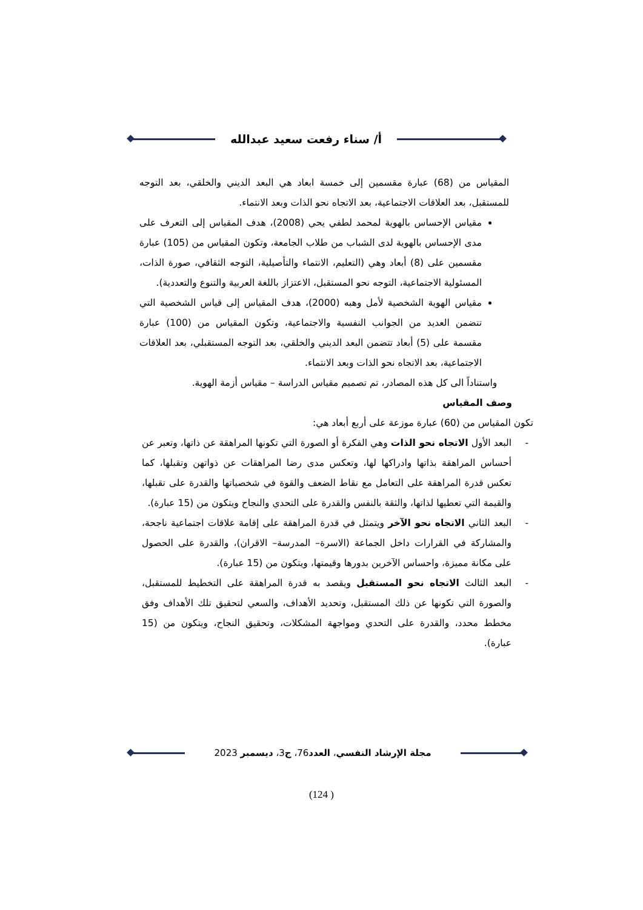أ/ سناء رفعت سعيد عبدالله
المقياس من (68) عبارة مقسمين إلى خمسة ابعاد هي البعد الديني والخلقي، بعد التوجه للمستقبل، بعد العلاقات الاجتماعية، بعد الاتجاه نحو الذات وبعد الانتماء.
مقياس الإحساس بالهوية لمحمد لطفي يحي (2008)، هدف المقياس إلى التعرف على مدى الإحساس بالهوية لدى الشباب من طلاب الجامعة، وتكون المقياس من (105) عبارة مقسمين على (8) أبعاد وهي (التعليم، الانتماء والتأصيلية، التوجه الثقافي، صورة الذات، المسئولية الاجتماعية، التوجه نحو المستقبل، الاعتزاز باللغة العربية والتنوع والتعددية).
مقياس الهوية الشخصية لأمل وهبه (2000)، هدف المقياس إلى قياس الشخصية التي تتضمن العديد من الجوانب النفسية والاجتماعية، وتكون المقياس من (100) عبارة مقسمة على (5) أبعاد تتضمن البعد الديني والخلقي، بعد التوجه المستقبلي، بعد العلاقات الاجتماعية، بعد الاتجاه نحو الذات وبعد الانتماء.
واستناداً الى كل هذه المصادر، تم تصميم مقياس الدراسة – مقياس أزمة الهوية.
وصف المقياس
تكون المقياس من (60) عبارة موزعة على أربع أبعاد هي:
- البعد الأول الاتجاه نحو الذات وهي الفكرة أو الصورة التي تكونها المراهقة عن ذاتها، وتعبر عن أحساس المراهقة بذاتها وادراكها لها، وتعكس مدى رضا المراهقات عن ذواتهن وتقبلها، كما تعكس قدرة المراهقة على التعامل مع نقاط الضعف والقوة في شخصياتها والقدرة على تقبلها، والقيمة التي تعطيها لذاتها، والثقة بالنفس والقدرة على التحدي والنجاح ويتكون من (15 عبارة).
- البعد الثاني الاتجاه نحو الآخر ويتمثل في قدرة المراهقة على إقامة علاقات اجتماعية ناجحة، والمشاركة في القرارات داخل الجماعة (الاسرة– المدرسة– الاقران)، والقدرة على الحصول على مكانة مميزة، واحساس الآخرين بدورها وقيمتها، ويتكون من (15 عبارة).
- البعد الثالث الاتجاه نحو المستقبل ويقصد به قدرة المراهقة على التخطيط للمستقبل، والصورة التي تكونها عن ذلك المستقبل، وتحديد الأهداف، والسعي لتحقيق تلك الأهداف وفق مخطط محدد، والقدرة على التحدي ومواجهة المشكلات، وتحقيق النجاح، ويتكون من (15 عبارة).
مجلة الإرشاد النفسي، العدد76، ج3، ديسمبر 2023
(124 )